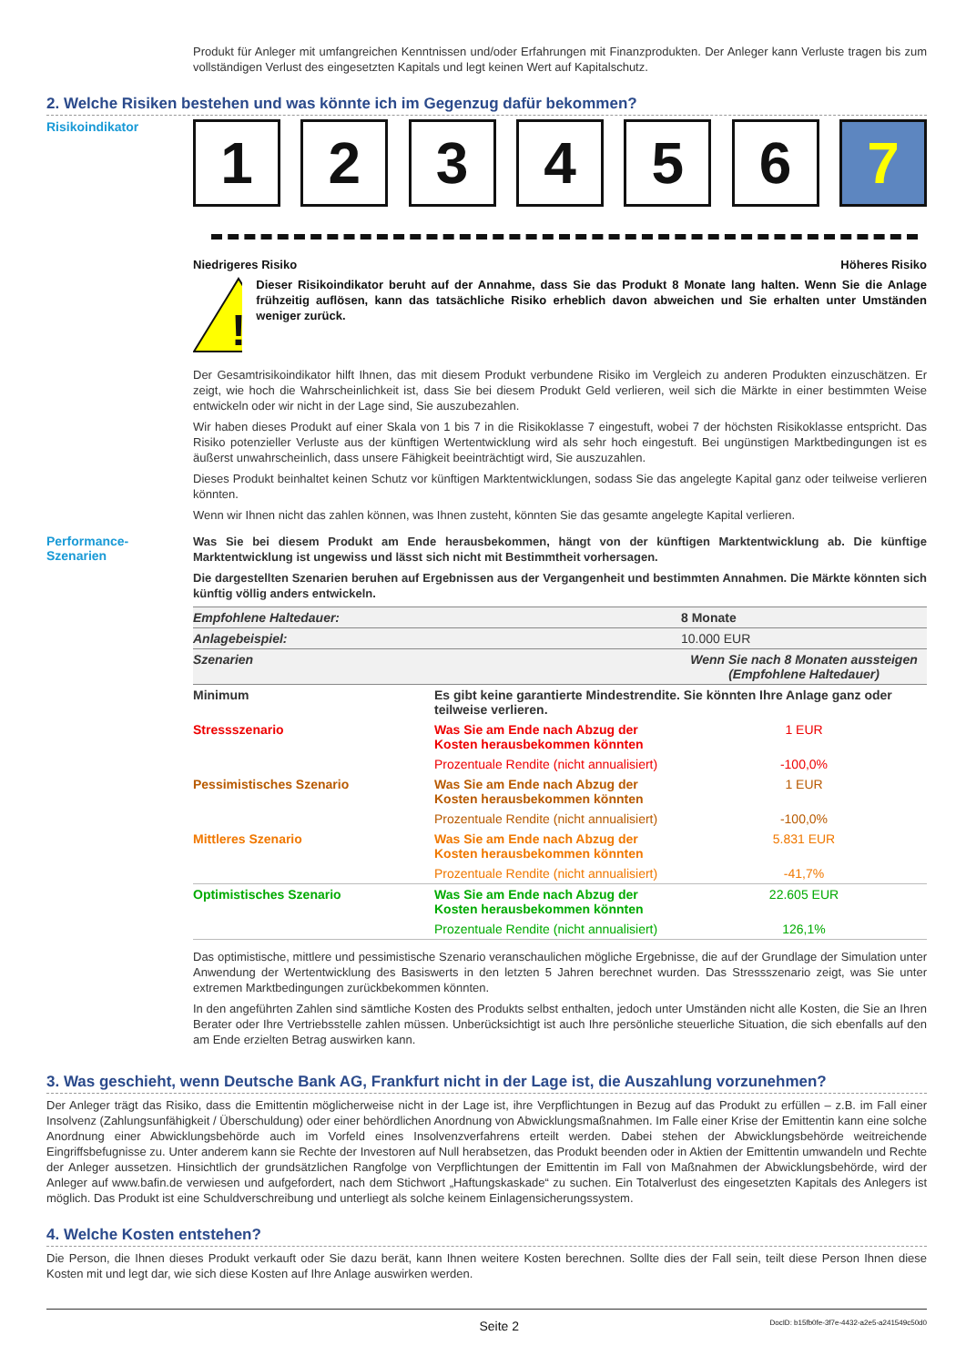Produkt für Anleger mit umfangreichen Kenntnissen und/oder Erfahrungen mit Finanzprodukten. Der Anleger kann Verluste tragen bis zum vollständigen Verlust des eingesetzten Kapitals und legt keinen Wert auf Kapitalschutz.
2. Welche Risiken bestehen und was könnte ich im Gegenzug dafür bekommen?
Risikoindikator
1 2 3 4 5 6 7
Niedrigeres Risiko Höheres Risiko
!
Dieser Risikoindikator beruht auf der Annahme, dass Sie das Produkt 8 Monate lang halten. Wenn Sie die Anlage frühzeitig auflösen, kann das tatsächliche Risiko erheblich davon abweichen und Sie erhalten unter Umständen weniger zurück.
Der Gesamtrisikoindikator hilft Ihnen, das mit diesem Produkt verbundene Risiko im Vergleich zu anderen Produkten einzuschätzen. Er zeigt, wie hoch die Wahrscheinlichkeit ist, dass Sie bei diesem Produkt Geld verlieren, weil sich die Märkte in einer bestimmten Weise entwickeln oder wir nicht in der Lage sind, Sie auszubezahlen.
Wir haben dieses Produkt auf einer Skala von 1 bis 7 in die Risikoklasse 7 eingestuft, wobei 7 der höchsten Risikoklasse entspricht. Das Risiko potenzieller Verluste aus der künftigen Wertentwicklung wird als sehr hoch eingestuft. Bei ungünstigen Marktbedingungen ist es äußerst unwahrscheinlich, dass unsere Fähigkeit beeinträchtigt wird, Sie auszuzahlen.
Dieses Produkt beinhaltet keinen Schutz vor künftigen Marktentwicklungen, sodass Sie das angelegte Kapital ganz oder teilweise verlieren könnten.
Wenn wir Ihnen nicht das zahlen können, was Ihnen zusteht, könnten Sie das gesamte angelegte Kapital verlieren.
Performance-
Szenarien
Was Sie bei diesem Produkt am Ende herausbekommen, hängt von der künftigen Marktentwicklung ab. Die künftige Marktentwicklung ist ungewiss und lässt sich nicht mit Bestimmtheit vorhersagen.
Die dargestellten Szenarien beruhen auf Ergebnissen aus der Vergangenheit und bestimmten Annahmen. Die Märkte könnten sich künftig völlig anders entwickeln.
| Empfohlene Haltedauer: | | 8 Monate |
| Anlagebeispiel: | | 10.000 EUR |
| Szenarien | | Wenn Sie nach 8 Monaten aussteigen (Empfohlene Haltedauer) |
| Minimum | Es gibt keine garantierte Mindestrendite. Sie könnten Ihre Anlage ganz oder teilweise verlieren. | |
| Stressszenario | Was Sie am Ende nach Abzug der Kosten herausbekommen könnten | 1 EUR |
| | Prozentuale Rendite (nicht annualisiert) | -100,0% |
| Pessimistisches Szenario | Was Sie am Ende nach Abzug der Kosten herausbekommen könnten | 1 EUR |
| | Prozentuale Rendite (nicht annualisiert) | -100,0% |
| Mittleres Szenario | Was Sie am Ende nach Abzug der Kosten herausbekommen könnten | 5.831 EUR |
| | Prozentuale Rendite (nicht annualisiert) | -41,7% |
| Optimistisches Szenario | Was Sie am Ende nach Abzug der Kosten herausbekommen könnten | 22.605 EUR |
| | Prozentuale Rendite (nicht annualisiert) | 126,1% |
Das optimistische, mittlere und pessimistische Szenario veranschaulichen mögliche Ergebnisse, die auf der Grundlage der Simulation unter Anwendung der Wertentwicklung des Basiswerts in den letzten 5 Jahren berechnet wurden. Das Stressszenario zeigt, was Sie unter extremen Marktbedingungen zurückbekommen könnten.
In den angeführten Zahlen sind sämtliche Kosten des Produkts selbst enthalten, jedoch unter Umständen nicht alle Kosten, die Sie an Ihren Berater oder Ihre Vertriebsstelle zahlen müssen. Unberücksichtigt ist auch Ihre persönliche steuerliche Situation, die sich ebenfalls auf den am Ende erzielten Betrag auswirken kann.
3. Was geschieht, wenn Deutsche Bank AG, Frankfurt nicht in der Lage ist, die Auszahlung vorzunehmen?
Der Anleger trägt das Risiko, dass die Emittentin möglicherweise nicht in der Lage ist, ihre Verpflichtungen in Bezug auf das Produkt zu erfüllen – z.B. im Fall einer Insolvenz (Zahlungsunfähigkeit / Überschuldung) oder einer behördlichen Anordnung von Abwicklungsmaßnahmen. Im Falle einer Krise der Emittentin kann eine solche Anordnung einer Abwicklungsbehörde auch im Vorfeld eines Insolvenzverfahrens erteilt werden. Dabei stehen der Abwicklungsbehörde weitreichende Eingriffsbefugnisse zu. Unter anderem kann sie Rechte der Investoren auf Null herabsetzen, das Produkt beenden oder in Aktien der Emittentin umwandeln und Rechte der Anleger aussetzen. Hinsichtlich der grundsätzlichen Rangfolge von Verpflichtungen der Emittentin im Fall von Maßnahmen der Abwicklungsbehörde, wird der Anleger auf www.bafin.de verwiesen und aufgefordert, nach dem Stichwort „Haftungskaskade“ zu suchen. Ein Totalverlust des eingesetzten Kapitals des Anlegers ist möglich. Das Produkt ist eine Schuldverschreibung und unterliegt als solche keinem Einlagensicherungssystem.
4. Welche Kosten entstehen?
Die Person, die Ihnen dieses Produkt verkauft oder Sie dazu berät, kann Ihnen weitere Kosten berechnen. Sollte dies der Fall sein, teilt diese Person Ihnen diese Kosten mit und legt dar, wie sich diese Kosten auf Ihre Anlage auswirken werden.
Seite 2 DocID: b15fb0fe-3f7e-4432-a2e5-a241549c50d0